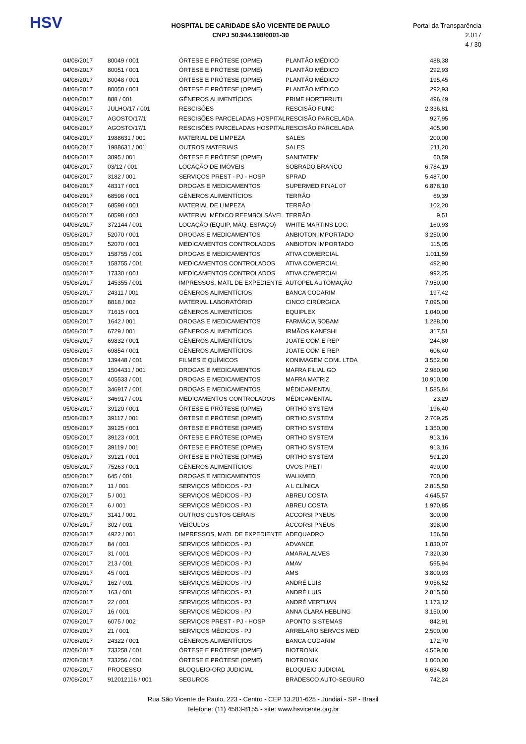HSV
HOSPITAL DE CARIDADE SÃO VICENTE DE PAULO
CNPJ 50.944.198/0001-30
Portal da Transparência 2.017
4 / 30
| 04/08/2017 | 80049 / 001 | ÓRTESE E PRÓTESE (OPME) | PLANTÃO MÉDICO | 488,38 |
| 04/08/2017 | 80051 / 001 | ÓRTESE E PRÓTESE (OPME) | PLANTÃO MÉDICO | 292,93 |
| 04/08/2017 | 80048 / 001 | ÓRTESE E PRÓTESE (OPME) | PLANTÃO MÉDICO | 195,45 |
| 04/08/2017 | 80050 / 001 | ÓRTESE E PRÓTESE (OPME) | PLANTÃO MÉDICO | 292,93 |
| 04/08/2017 | 888 / 001 | GÊNEROS ALIMENTÍCIOS | PRIME HORTIFRUTI | 496,49 |
| 04/08/2017 | JULHO/17 / 001 | RESCISÕES | RESCISÃO FUNC | 2.336,81 |
| 04/08/2017 | AGOSTO/17/1 | RESCISÕES PARCELADAS HOSPITAL | RESCISÃO PARCELADA | 927,95 |
| 04/08/2017 | AGOSTO/17/1 | RESCISÕES PARCELADAS HOSPITAL | RESCISÃO PARCELADA | 405,90 |
| 04/08/2017 | 1988631 / 001 | MATERIAL DE LIMPEZA | SALES | 200,00 |
| 04/08/2017 | 1988631 / 001 | OUTROS MATERIAIS | SALES | 211,20 |
| 04/08/2017 | 3895 / 001 | ÓRTESE E PRÓTESE (OPME) | SANITATEM | 60,59 |
| 04/08/2017 | 03/12 / 001 | LOCAÇÃO DE IMÓVEIS | SOBRADO BRANCO | 6.784,19 |
| 04/08/2017 | 3182 / 001 | SERVIÇOS PREST - PJ - HOSP | SPRAD | 5.487,00 |
| 04/08/2017 | 48317 / 001 | DROGAS E MEDICAMENTOS | SUPERMED FINAL 07 | 6.878,10 |
| 04/08/2017 | 68598 / 001 | GÊNEROS ALIMENTÍCIOS | TERRÃO | 69,39 |
| 04/08/2017 | 68598 / 001 | MATERIAL DE LIMPEZA | TERRÃO | 102,20 |
| 04/08/2017 | 68598 / 001 | MATERIAL MÉDICO REEMBOLSÁVEL | TERRÃO | 9,51 |
| 04/08/2017 | 372144 / 001 | LOCAÇÃO (EQUIP, MÁQ. ESPAÇO) | WHITE MARTINS LOC. | 160,93 |
| 05/08/2017 | 52070 / 001 | DROGAS E MEDICAMENTOS | ANBIOTON IMPORTADO | 3.250,00 |
| 05/08/2017 | 52070 / 001 | MEDICAMENTOS CONTROLADOS | ANBIOTON IMPORTADO | 115,05 |
| 05/08/2017 | 158755 / 001 | DROGAS E MEDICAMENTOS | ATIVA COMERCIAL | 1.011,59 |
| 05/08/2017 | 158755 / 001 | MEDICAMENTOS CONTROLADOS | ATIVA COMERCIAL | 492,90 |
| 05/08/2017 | 17330 / 001 | MEDICAMENTOS CONTROLADOS | ATIVA COMERCIAL | 992,25 |
| 05/08/2017 | 145355 / 001 | IMPRESSOS, MATL DE EXPEDIENTE | AUTOPEL AUTOMAÇÃO | 7.950,00 |
| 05/08/2017 | 24311 / 001 | GÊNEROS ALIMENTÍCIOS | BANCA CODARIM | 197,42 |
| 05/08/2017 | 8818 / 002 | MATERIAL LABORATÓRIO | CINCO CIRÚRGICA | 7.095,00 |
| 05/08/2017 | 71615 / 001 | GÊNEROS ALIMENTÍCIOS | EQUIPLEX | 1.040,00 |
| 05/08/2017 | 1642 / 001 | DROGAS E MEDICAMENTOS | FARMÁCIA SOBAM | 1.288,00 |
| 05/08/2017 | 6729 / 001 | GÊNEROS ALIMENTÍCIOS | IRMÃOS KANESHI | 317,51 |
| 05/08/2017 | 69832 / 001 | GÊNEROS ALIMENTÍCIOS | JOATE COM E REP | 244,80 |
| 05/08/2017 | 69854 / 001 | GÊNEROS ALIMENTÍCIOS | JOATE COM E REP | 606,40 |
| 05/08/2017 | 139448 / 001 | FILMES E QUÍMICOS | KONIMAGEM COML LTDA | 3.552,00 |
| 05/08/2017 | 1504431 / 001 | DROGAS E MEDICAMENTOS | MAFRA FILIAL GO | 2.980,90 |
| 05/08/2017 | 405533 / 001 | DROGAS E MEDICAMENTOS | MAFRA MATRIZ | 10.910,00 |
| 05/08/2017 | 346917 / 001 | DROGAS E MEDICAMENTOS | MÉDICAMENTAL | 1.585,84 |
| 05/08/2017 | 346917 / 001 | MEDICAMENTOS CONTROLADOS | MÉDICAMENTAL | 23,29 |
| 05/08/2017 | 39120 / 001 | ÓRTESE E PRÓTESE (OPME) | ORTHO SYSTEM | 196,40 |
| 05/08/2017 | 39117 / 001 | ÓRTESE E PRÓTESE (OPME) | ORTHO SYSTEM | 2.709,25 |
| 05/08/2017 | 39125 / 001 | ÓRTESE E PRÓTESE (OPME) | ORTHO SYSTEM | 1.350,00 |
| 05/08/2017 | 39123 / 001 | ÓRTESE E PRÓTESE (OPME) | ORTHO SYSTEM | 913,16 |
| 05/08/2017 | 39119 / 001 | ÓRTESE E PRÓTESE (OPME) | ORTHO SYSTEM | 913,16 |
| 05/08/2017 | 39121 / 001 | ÓRTESE E PRÓTESE (OPME) | ORTHO SYSTEM | 591,20 |
| 05/08/2017 | 75263 / 001 | GÊNEROS ALIMENTÍCIOS | OVOS PRETI | 490,00 |
| 05/08/2017 | 645 / 001 | DROGAS E MEDICAMENTOS | WALKMED | 700,00 |
| 07/08/2017 | 11 / 001 | SERVIÇOS MÉDICOS - PJ | A L CLÍNICA | 2.815,50 |
| 07/08/2017 | 5 / 001 | SERVIÇOS MÉDICOS - PJ | ABREU COSTA | 4.645,57 |
| 07/08/2017 | 6 / 001 | SERVIÇOS MÉDICOS - PJ | ABREU COSTA | 1.970,85 |
| 07/08/2017 | 3141 / 001 | OUTROS CUSTOS GERAIS | ACCORSI PNEUS | 300,00 |
| 07/08/2017 | 302 / 001 | VEÍCULOS | ACCORSI PNEUS | 398,00 |
| 07/08/2017 | 4922 / 001 | IMPRESSOS, MATL DE EXPEDIENTE | ADEQUADRO | 156,50 |
| 07/08/2017 | 84 / 001 | SERVIÇOS MÉDICOS - PJ | ADVANCE | 1.830,07 |
| 07/08/2017 | 31 / 001 | SERVIÇOS MÉDICOS - PJ | AMARAL ALVES | 7.320,30 |
| 07/08/2017 | 213 / 001 | SERVIÇOS MÉDICOS - PJ | AMAV | 595,94 |
| 07/08/2017 | 45 / 001 | SERVIÇOS MÉDICOS - PJ | AMS | 3.800,93 |
| 07/08/2017 | 162 / 001 | SERVIÇOS MÉDICOS - PJ | ANDRÉ LUIS | 9.056,52 |
| 07/08/2017 | 163 / 001 | SERVIÇOS MÉDICOS - PJ | ANDRÉ LUIS | 2.815,50 |
| 07/08/2017 | 22 / 001 | SERVIÇOS MÉDICOS - PJ | ANDRÉ VERTUAN | 1.173,12 |
| 07/08/2017 | 16 / 001 | SERVIÇOS MÉDICOS - PJ | ANNA CLARA HEBLING | 3.150,00 |
| 07/08/2017 | 6075 / 002 | SERVIÇOS PREST - PJ - HOSP | APONTO SISTEMAS | 842,91 |
| 07/08/2017 | 21 / 001 | SERVIÇOS MÉDICOS - PJ | ARRELARO SERVCS MED | 2.500,00 |
| 07/08/2017 | 24322 / 001 | GÊNEROS ALIMENTÍCIOS | BANCA CODARIM | 172,70 |
| 07/08/2017 | 733258 / 001 | ÓRTESE E PRÓTESE (OPME) | BIOTRONIK | 4.569,00 |
| 07/08/2017 | 733256 / 001 | ÓRTESE E PRÓTESE (OPME) | BIOTRONIK | 1.000,00 |
| 07/08/2017 | PROCESSO | BLOQUEIO-ORD JUDICIAL | BLOQUEIO JUDICIAL | 6.634,80 |
| 07/08/2017 | 912012116 / 001 | SEGUROS | BRADESCO AUTO-SEGURO | 742,24 |
Rua São Vicente de Paulo, 223 - Centro - CEP 13.201-625 - Jundiaí - SP - Brasil
Telefone: (11) 4583-8155 - site: www.hsvicente.org.br